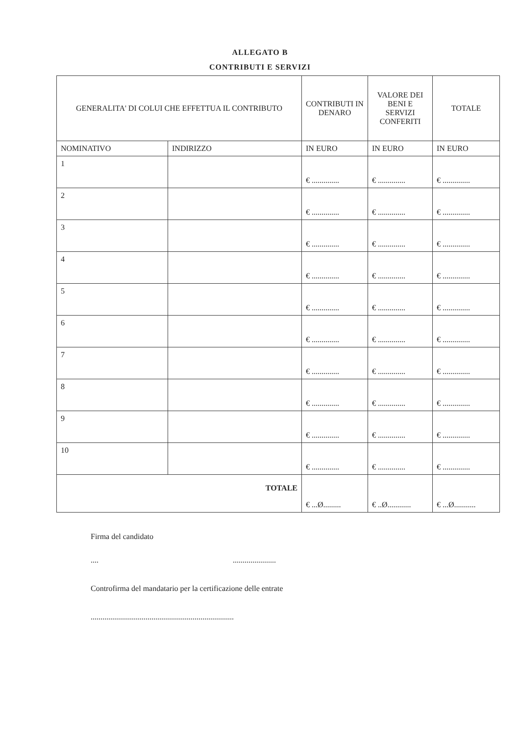ALLEGATO B
CONTRIBUTI E SERVIZI
| GENERALITA' DI COLUI CHE EFFETTUA IL CONTRIBUTO | | CONTRIBUTI IN DENARO | VALORE DEI BENI E SERVIZI CONFERITI | TOTALE |
| --- | --- | --- | --- | --- |
| NOMINATIVO | INDIRIZZO | IN EURO | IN EURO | IN EURO |
| 1 | | € .............. | € .............. | € .............. |
| 2 | | € .............. | € .............. | € .............. |
| 3 | | € .............. | € .............. | € .............. |
| 4 | | € .............. | € .............. | € .............. |
| 5 | | € .............. | € .............. | € .............. |
| 6 | | € .............. | € .............. | € .............. |
| 7 | | € .............. | € .............. | € .............. |
| 8 | | € .............. | € .............. | € .............. |
| 9 | | € .............. | € .............. | € .............. |
| 10 | | € .............. | € .............. | € .............. |
| TOTALE | | € ...Ø......... | € ..Ø............ | € ...Ø........... |
Firma del candidato
.... ......................
Controfirma del mandatario per la certificazione delle entrate
.........................................................................